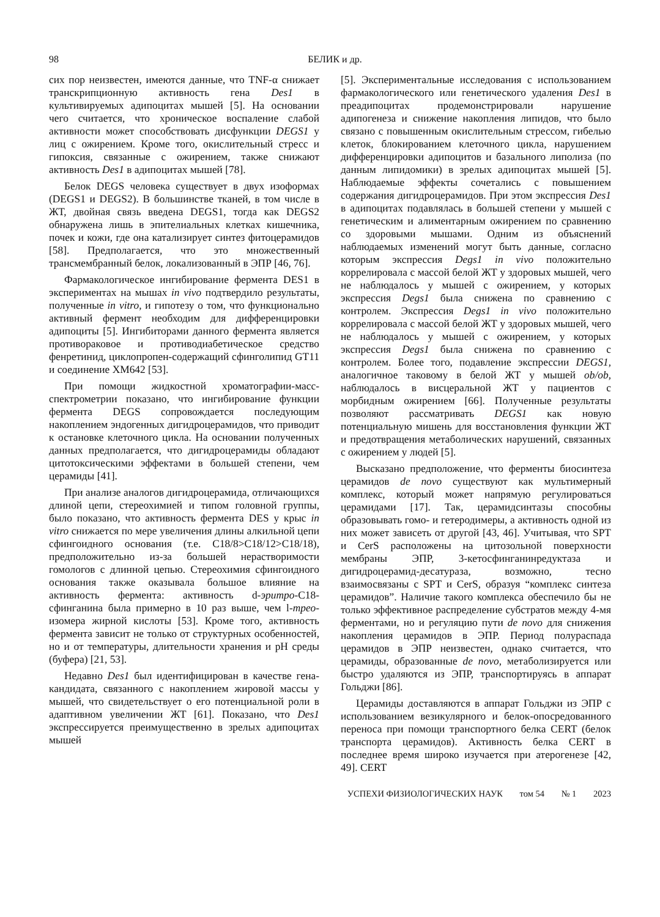98 БЕЛИК и др.
сих пор неизвестен, имеются данные, что TNF-α снижает транскрипционную активность гена Des1 в культивируемых адипоцитах мышей [5]. На основании чего считается, что хроническое воспаление слабой активности может способствовать дисфункции DEGS1 у лиц с ожирением. Кроме того, окислительный стресс и гипоксия, связанные с ожирением, также снижают активность Des1 в адипоцитах мышей [78].
Белок DEGS человека существует в двух изоформах (DEGS1 и DEGS2). В большинстве тканей, в том числе в ЖТ, двойная связь введена DEGS1, тогда как DEGS2 обнаружена лишь в эпителиальных клетках кишечника, почек и кожи, где она катализирует синтез фитоцерамидов [58]. Предполагается, что это множественный трансмембранный белок, локализованный в ЭПР [46, 76].
Фармакологическое ингибирование фермента DES1 в экспериментах на мышах in vivo подтвердило результаты, полученные in vitro, и гипотезу о том, что функционально активный фермент необходим для дифференцировки адипоциты [5]. Ингибиторами данного фермента является противораковое и противодиабетическое средство фенретинид, циклопропен-содержащий сфинголипид GT11 и соединение XM642 [53].
При помощи жидкостной хроматографии-масс-спектрометрии показано, что ингибирование функции фермента DEGS сопровождается последующим накоплением эндогенных дигидроцерамидов, что приводит к остановке клеточного цикла. На основании полученных данных предполагается, что дигидроцерамиды обладают цитотоксическими эффектами в большей степени, чем церамиды [41].
При анализе аналогов дигидроцерамида, отличающихся длиной цепи, стереохимией и типом головной группы, было показано, что активность фермента DES у крыс in vitro снижается по мере увеличения длины алкильной цепи сфингоидного основания (т.е. C18/8>C18/12>C18/18), предположительно из-за большей нерастворимости гомологов с длинной цепью. Стереохимия сфингоидного основания также оказывала большое влияние на активность фермента: активность d-эритро-C18-сфинганина была примерно в 10 раз выше, чем l-трео-изомера жирной кислоты [53]. Кроме того, активность фермента зависит не только от структурных особенностей, но и от температуры, длительности хранения и pH среды (буфера) [21, 53].
Недавно Des1 был идентифицирован в качестве гена-кандидата, связанного с накоплением жировой массы у мышей, что свидетельствует о его потенциальной роли в адаптивном увеличении ЖТ [61]. Показано, что Des1 экспрессируется преимущественно в зрелых адипоцитах мышей
[5]. Экспериментальные исследования с использованием фармакологического или генетического удаления Des1 в преадипоцитах продемонстрировали нарушение адипогенеза и снижение накопления липидов, что было связано с повышенным окислительным стрессом, гибелью клеток, блокированием клеточного цикла, нарушением дифференцировки адипоцитов и базального липолиза (по данным липидомики) в зрелых адипоцитах мышей [5]. Наблюдаемые эффекты сочетались с повышением содержания дигидроцерамидов. При этом экспрессия Des1 в адипоцитах подавлялась в большей степени у мышей с генетическим и алиментарным ожирением по сравнению со здоровыми мышами. Одним из объяснений наблюдаемых изменений могут быть данные, согласно которым экспрессия Degs1 in vivo положительно коррелировала с массой белой ЖТ у здоровых мышей, чего не наблюдалось у мышей с ожирением, у которых экспрессия Degs1 была снижена по сравнению с контролем. Экспрессия Degs1 in vivo положительно коррелировала с массой белой ЖТ у здоровых мышей, чего не наблюдалось у мышей с ожирением, у которых экспрессия Degs1 была снижена по сравнению с контролем. Более того, подавление экспрессии DEGS1, аналогичное таковому в белой ЖТ у мышей ob/ob, наблюдалось в висцеральной ЖТ у пациентов с морбидным ожирением [66]. Полученные результаты позволяют рассматривать DEGS1 как новую потенциальную мишень для восстановления функции ЖТ и предотвращения метаболических нарушений, связанных с ожирением у людей [5].
Высказано предположение, что ферменты биосинтеза церамидов de novo существуют как мультимерный комплекс, который может напрямую регулироваться церамидами [17]. Так, церамидсинтазы способны образовывать гомо- и гетеродимеры, а активность одной из них может зависеть от другой [43, 46]. Учитывая, что SPT и CerS расположены на цитозольной поверхности мембраны ЭПР, 3-кетосфинганинредуктаза и дигидроцерамид-десатураза, возможно, тесно взаимосвязаны с SPT и CerS, образуя “комплекс синтеза церамидов”. Наличие такого комплекса обеспечило бы не только эффективное распределение субстратов между 4-мя ферментами, но и регуляцию пути de novo для снижения накопления церамидов в ЭПР. Период полураспада церамидов в ЭПР неизвестен, однако считается, что церамиды, образованные de novo, метаболизируется или быстро удаляются из ЭПР, транспортируясь в аппарат Гольджи [86].
Церамиды доставляются в аппарат Гольджи из ЭПР с использованием везикулярного и белок-опосредованного переноса при помощи транспортного белка CERT (белок транспорта церамидов). Активность белка CERT в последнее время широко изучается при атерогенезе [42, 49]. CERT
УСПЕХИ ФИЗИОЛОГИЧЕСКИХ НАУК том 54 № 1 2023